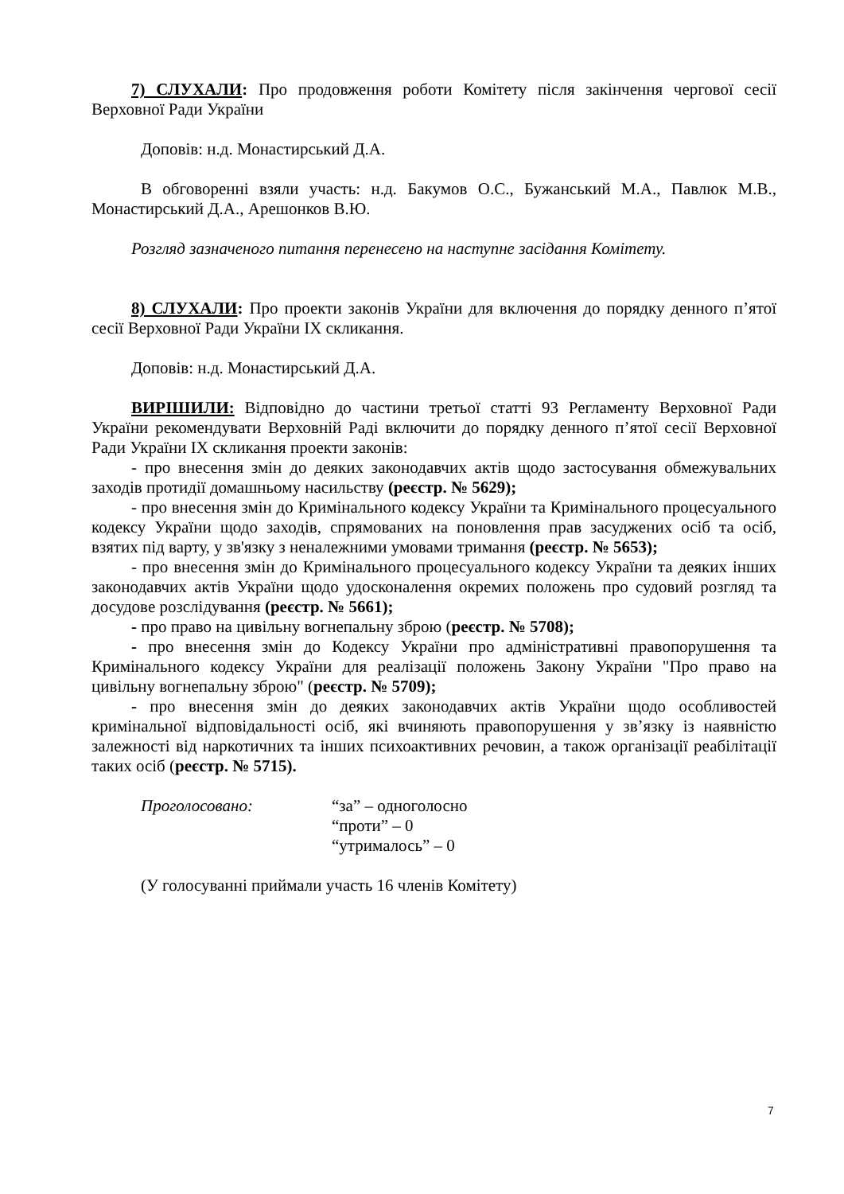7) СЛУХАЛИ: Про продовження роботи Комітету після закінчення чергової сесії Верховної Ради України
Доповів: н.д. Монастирський Д.А.
В обговоренні взяли участь: н.д. Бакумов О.С., Бужанський М.А., Павлюк М.В., Монастирський Д.А., Арешонков В.Ю.
Розгляд зазначеного питання перенесено на наступне засідання Комітету.
8) СЛУХАЛИ: Про проекти законів України для включення до порядку денного п’ятої сесії Верховної Ради України IX скликання.
Доповів: н.д. Монастирський Д.А.
ВИРІШИЛИ: Відповідно до частини третьої статті 93 Регламенту Верховної Ради України рекомендувати Верховній Раді включити до порядку денного п’ятої сесії Верховної Ради України IX скликання проекти законів:
- про внесення змін до деяких законодавчих актів щодо застосування обмежувальних заходів протидії домашньому насильству (реєстр. № 5629);
- про внесення змін до Кримінального кодексу України та Кримінального процесуального кодексу України щодо заходів, спрямованих на поновлення прав засуджених осіб та осіб, взятих під варту, у зв'язку з неналежними умовами тримання (реєстр. № 5653);
- про внесення змін до Кримінального процесуального кодексу України та деяких інших законодавчих актів України щодо удосконалення окремих положень про судовий розгляд та досудове розслідування (реєстр. № 5661);
- про право на цивільну вогнепальну зброю (реєстр. № 5708);
- про внесення змін до Кодексу України про адміністративні правопорушення та Кримінального кодексу України для реалізації положень Закону України "Про право на цивільну вогнепальну зброю" (реєстр. № 5709);
- про внесення змін до деяких законодавчих актів України щодо особливостей кримінальної відповідальності осіб, які вчиняють правопорушення у зв’язку із наявністю залежності від наркотичних та інших психоактивних речовин, а також організації реабілітації таких осіб (реєстр. № 5715).
Проголосовано: “за” – одноголосно
“проти” – 0
“утрималось” – 0
(У голосуванні приймали участь 16 членів Комітету)
7